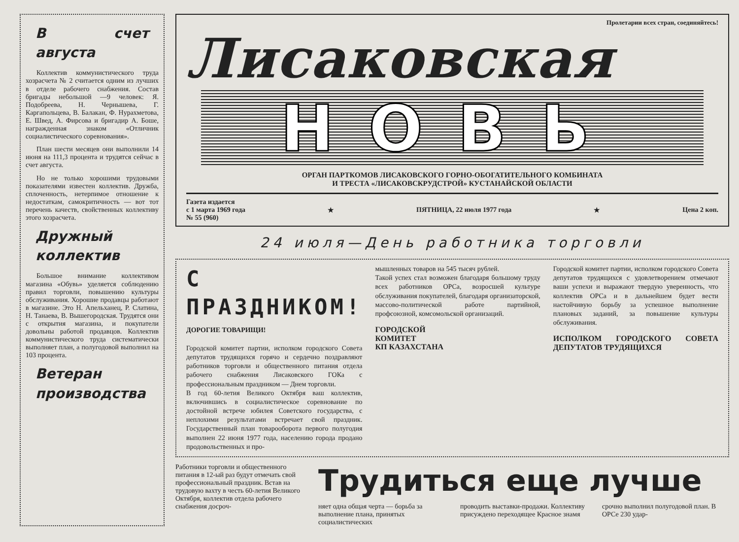В счет августа
Коллектив коммунистического труда хозрасчета № 2 считается одним из лучших в отделе рабочего снабжения. Состав бригады небольшой —9 человек: Я. Подобреева, Н. Чернышева, Г. Каргапольцева, В. Балакан, Ф. Нурахметова, Е. Швед, А. Фирсова и бригадир А. Боше, награжденная знаком «Отличник социалистического соревнования».
План шести месяцев они выполнили 14 июня на 111,3 процента и трудятся сейчас в счет августа.
Но не только хорошими трудовыми показателями известен коллектив. Дружба, сплоченность, нетерпимое отношение к недостаткам, самокритичность — вот тот перечень качеств, свойственных коллективу этого хозрасчета.
Дружный коллектив
Большое внимание коллективом магазина «Обувь» уделяется соблюдению правил торговли, повышению культуры обслуживания. Хорошие продавцы работают в магазине. Это Н. Апельханец, Р. Слатина, Н. Танаева, В. Вышегородская. Трудятся они с открытия магазина, и покупатели довольны работой продавцов. Коллектив коммунистического труда систематически выполняет план, а полугодовой выполнил на 103 процента.
Ветеран производства
Пролетарии всех стран, соединяйтесь!
Лисаковская
НОВЬ
ОРГАН ПАРТКОМОВ ЛИСАКОВСКОГО ГОРНО-ОБОГАТИТЕЛЬНОГО КОМБИНАТА
И ТРЕСТА «ЛИСАКОВСКРУДСТРОЙ» КУСТАНАЙСКОЙ ОБЛАСТИ
Газета издается
с 1 марта 1969 года
№ 55 (960)
★ ПЯТНИЦА, 22 июля 1977 года ★ Цена 2 коп.
24 июля—День работника торговли
С ПРАЗДНИКОМ!
ДОРОГИЕ ТОВАРИЩИ!
Городской комитет партии, исполком городского Совета депутатов трудящихся горячо и сердечно поздравляют работников торговли и общественного питания отдела рабочего снабжения Лисаковского ГОКа с профессиональным праздником — Днем торговли.
В год 60-летия Великого Октября ваш коллектив, включившись в социалистическое соревнование по достойной встрече юбилея Советского государства, с неплохими результатами встречает свой праздник. Государственный план товарооборота первого полугодия выполнен 22 июня 1977 года, населению города продано продовольственных и про-
мышленных товаров на 545 тысяч рублей.
Такой успех стал возможен благодаря большому труду всех работников ОРСа, возросшей культуре обслуживания покупателей, благодаря организаторской, массово-политической работе партийной, профсоюзной, комсомольской организаций.
ГОРОДСКОЙ
КОМИТЕТ
КП КАЗАХСТАНА
Городской комитет партии, исполком городского Совета депутатов трудящихся с удовлетворением отмечают ваши успехи и выражают твердую уверенность, что коллектив ОРСа и в дальнейшем будет вести настойчивую борьбу за успешное выполнение плановых заданий, за повышение культуры обслуживания.
ИСПОЛКОМ ГОРОДСКОГО СОВЕТА ДЕПУТАТОВ ТРУДЯЩИХСЯ
Работники торговли и общественного питания в 12-ый раз будут отмечать свой профессиональный праздник. Встав на трудовую вахту в честь 60-летия Великого Октября, коллектив отдела рабочего снабжения досроч-
Трудиться еще лучше
няет одна общая черта — борьба за выполнение плана, принятых социалистических
проводить выставки-продажи. Коллективу присуждено переходящее Красное знамя
срочно выполнил полугодовой план. В ОРСе 230 удар-